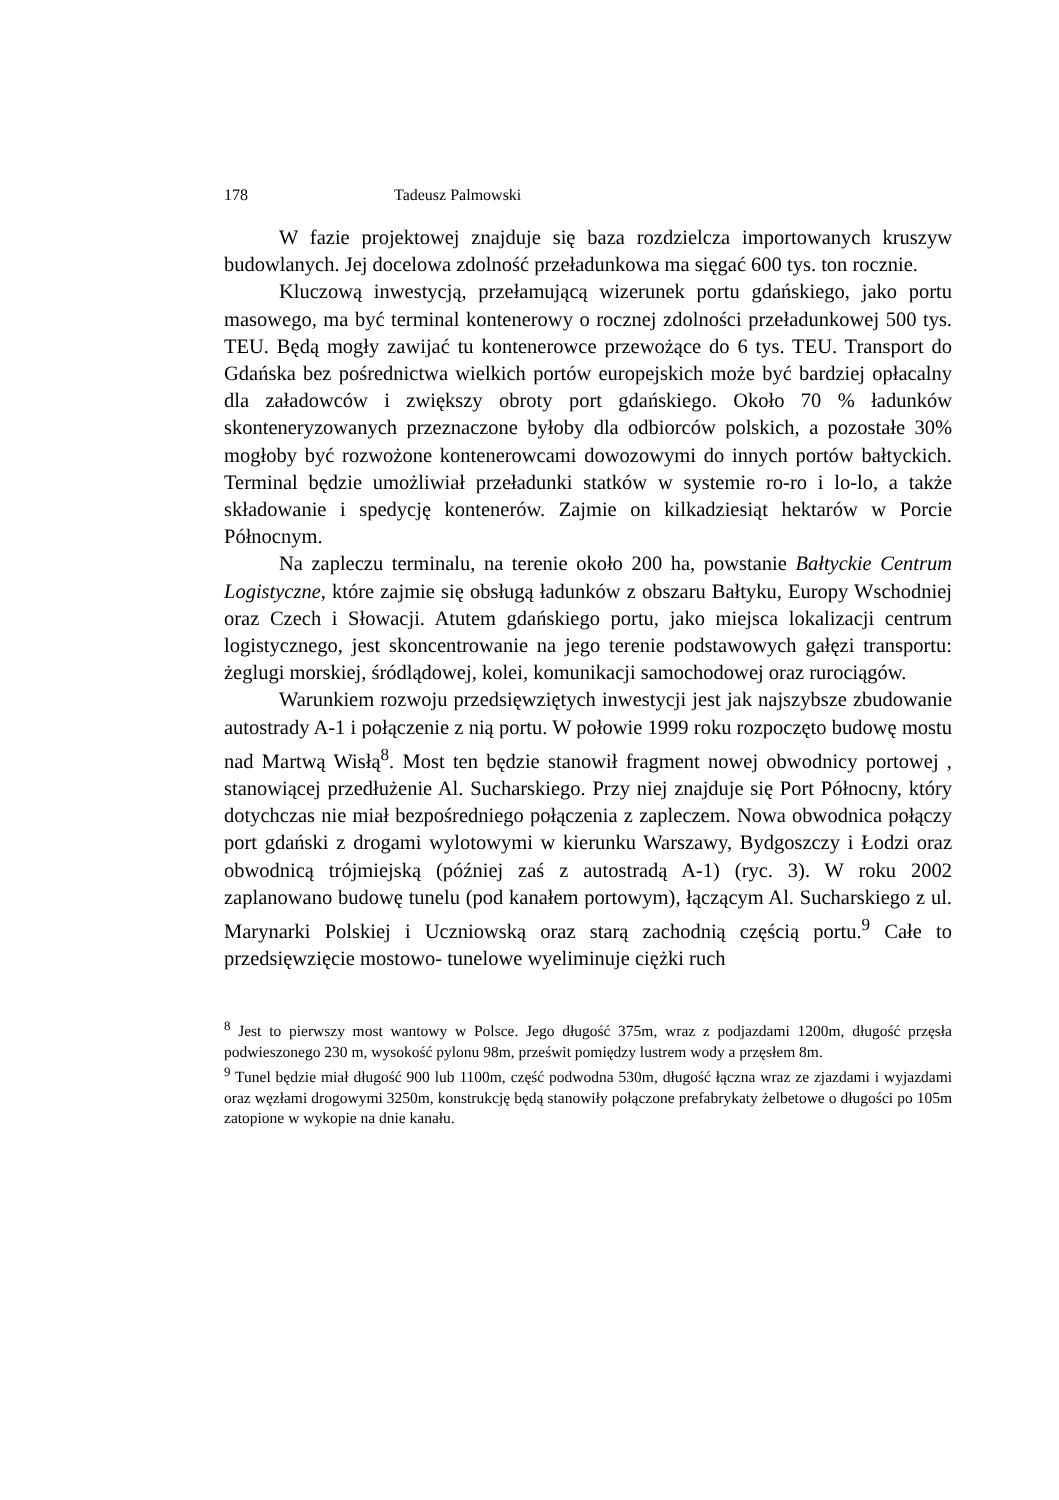178 Tadeusz Palmowski
W fazie projektowej znajduje się baza rozdzielcza importowanych kruszyw budowlanych. Jej docelowa zdolność przeładunkowa ma sięgać 600 tys. ton rocznie.
Kluczową inwestycją, przełamującą wizerunek portu gdańskiego, jako portu masowego, ma być terminal kontenerowy o rocznej zdolności przeładunkowej 500 tys. TEU. Będą mogły zawijać tu kontenerowce przewożące do 6 tys. TEU. Transport do Gdańska bez pośrednictwa wielkich portów europejskich może być bardziej opłacalny dla załadowców i zwiększy obroty port gdańskiego. Około 70 % ładunków skonteneryzowanych przeznaczone byłoby dla odbiorców polskich, a pozostałe 30% mogłoby być rozwożone kontenerowcami dowozowymi do innych portów bałtyckich. Terminal będzie umożliwiał przeładunki statków w systemie ro-ro i lo-lo, a także składowanie i spedycję kontenerów. Zajmie on kilkadziesiąt hektarów w Porcie Północnym.
Na zapleczu terminalu, na terenie około 200 ha, powstanie Bałtyckie Centrum Logistyczne, które zajmie się obsługą ładunków z obszaru Bałtyku, Europy Wschodniej oraz Czech i Słowacji. Atutem gdańskiego portu, jako miejsca lokalizacji centrum logistycznego, jest skoncentrowanie na jego terenie podstawowych gałęzi transportu: żeglugi morskiej, śródlądowej, kolei, komunikacji samochodowej oraz rurociągów.
Warunkiem rozwoju przedsięwziętych inwestycji jest jak najszybsze zbudowanie autostrady A-1 i połączenie z nią portu. W połowie 1999 roku rozpoczęto budowę mostu nad Martwą Wisłą<sup>8</sup>. Most ten będzie stanowił fragment nowej obwodnicy portowej , stanowiącej przedłużenie Al. Sucharskiego. Przy niej znajduje się Port Północny, który dotychczas nie miał bezpośredniego połączenia z zapleczem. Nowa obwodnica połączy port gdański z drogami wylotowymi w kierunku Warszawy, Bydgoszczy i Łodzi oraz obwodnicą trójmiejską (później zaś z autostradą A-1) (ryc. 3). W roku 2002 zaplanowano budowę tunelu (pod kanałem portowym), łączącym Al. Sucharskiego z ul. Marynarki Polskiej i Uczniowską oraz starą zachodnią częścią portu.<sup>9</sup> Całe to przedsięwzięcie mostowo- tunelowe wyeliminuje ciężki ruch
<sup>8</sup> Jest to pierwszy most wantowy w Polsce. Jego długość 375m, wraz z podjazdami 1200m, długość przęsła podwieszonego 230 m, wysokość pylonu 98m, prześwit pomiędzy lustrem wody a przęsłem 8m.
<sup>9</sup> Tunel będzie miał długość 900 lub 1100m, część podwodna 530m, długość łączna wraz ze zjazdami i wyjazdami oraz węzłami drogowymi 3250m, konstrukcję będą stanowiły połączone prefabrykaty żelbetowe o długości po 105m zatopione w wykopie na dnie kanału.